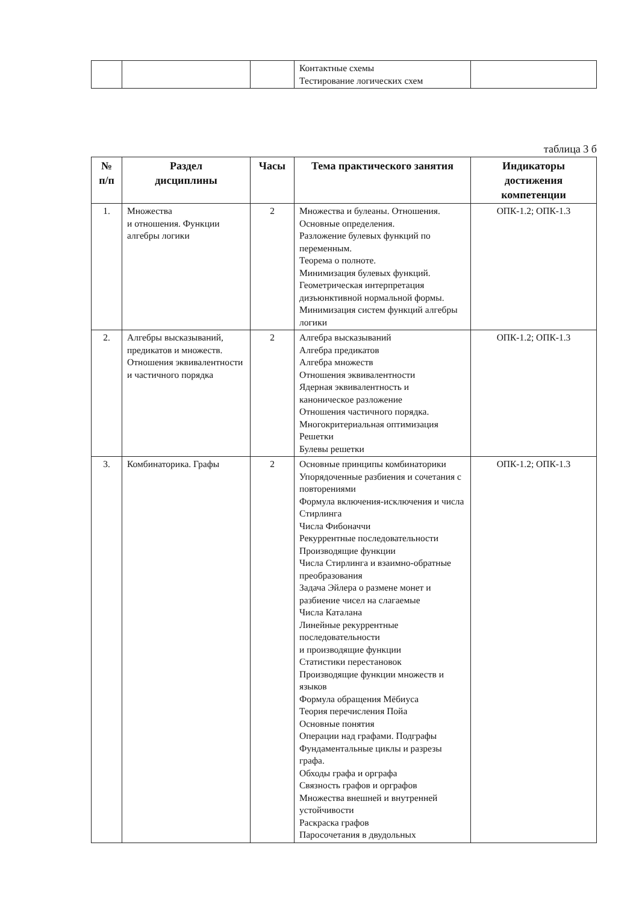| | | | Контактные схемы Тестирование логических схем | |
таблица 3 б
| № п/п | Раздел дисциплины | Часы | Тема практического занятия | Индикаторы достижения компетенции |
| --- | --- | --- | --- | --- |
| 1. | Множества и отношения. Функции алгебры логики | 2 | Множества и булеаны. Отношения. Основные определения. Разложение булевых функций по переменным. Теорема о полноте. Минимизация булевых функций. Геометрическая интерпретация дизъюнктивной нормальной формы. Минимизация систем функций алгебры логики | ОПК-1.2; ОПК-1.3 |
| 2. | Алгебры высказываний, предикатов и множеств. Отношения эквивалентности и частичного порядка | 2 | Алгебра высказываний Алгебра предикатов Алгебра множеств Отношения эквивалентности Ядерная эквивалентность и каноническое разложение Отношения частичного порядка. Многокритериальная оптимизация Решетки Булевы решетки | ОПК-1.2; ОПК-1.3 |
| 3. | Комбинаторика. Графы | 2 | Основные принципы комбинаторики Упорядоченные разбиения и сочетания с повторениями Формула включения-исключения и числа Стирлинга Числа Фибоначчи Рекуррентные последовательности Производящие функции Числа Стирлинга и взаимно-обратные преобразования Задача Эйлера о размене монет и разбиение чисел на слагаемые Числа Каталана Линейные рекуррентные последовательности и производящие функции Статистики перестановок Производящие функции множеств и языков Формула обращения Мёбиуса Теория перечисления Пойа Основные понятия Операции над графами. Подграфы Фундаментальные циклы и разрезы графа. Обходы графа и орграфа Связность графов и орграфов Множества внешней и внутренней устойчивости Раскраска графов Паросочетания в двудольных | ОПК-1.2; ОПК-1.3 |